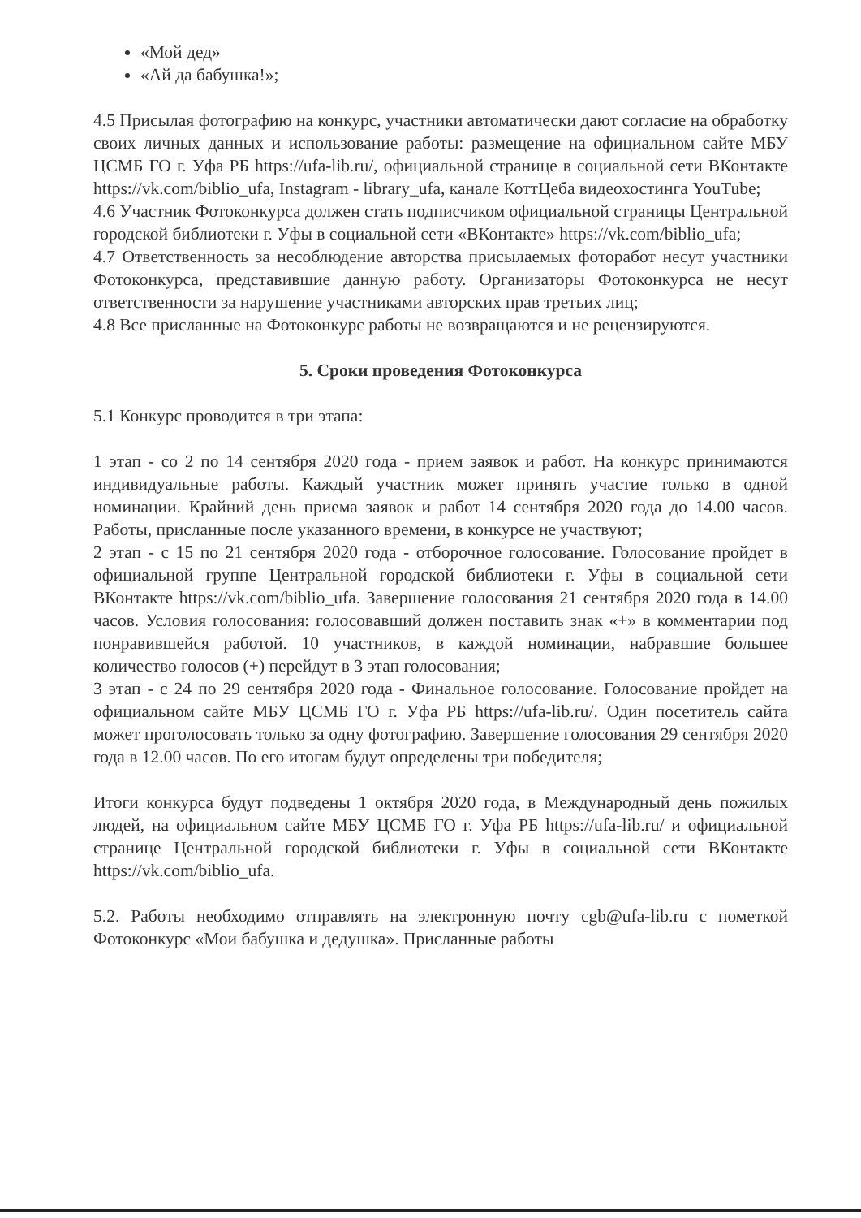«Мой дед»
«Ай да бабушка!»;
4.5 Присылая фотографию на конкурс, участники автоматически дают согласие на обработку своих личных данных и использование работы: размещение на официальном сайте МБУ ЦСМБ ГО г. Уфа РБ https://ufa-lib.ru/, официальной странице в социальной сети ВКонтакте https://vk.com/biblio_ufa, Instagram - library_ufa, канале КоттЦеба видеохостинга YouTube;
4.6 Участник Фотоконкурса должен стать подписчиком официальной страницы Центральной городской библиотеки г. Уфы в социальной сети «ВКонтакте» https://vk.com/biblio_ufa;
4.7 Ответственность за несоблюдение авторства присылаемых фоторабот несут участники Фотоконкурса, представившие данную работу. Организаторы Фотоконкурса не несут ответственности за нарушение участниками авторских прав третьих лиц;
4.8 Все присланные на Фотоконкурс работы не возвращаются и не рецензируются.
5. Сроки проведения Фотоконкурса
5.1 Конкурс проводится в три этапа:
1 этап - со 2 по 14 сентября 2020 года - прием заявок и работ. На конкурс принимаются индивидуальные работы. Каждый участник может принять участие только в одной номинации. Крайний день приема заявок и работ 14 сентября 2020 года до 14.00 часов. Работы, присланные после указанного времени, в конкурсе не участвуют;
2 этап - с 15 по 21 сентября 2020 года - отборочное голосование. Голосование пройдет в официальной группе Центральной городской библиотеки г. Уфы в социальной сети ВКонтакте https://vk.com/biblio_ufa. Завершение голосования 21 сентября 2020 года в 14.00 часов. Условия голосования: голосовавший должен поставить знак «+» в комментарии под понравившейся работой. 10 участников, в каждой номинации, набравшие большее количество голосов (+) перейдут в 3 этап голосования;
3 этап - с 24 по 29 сентября 2020 года - Финальное голосование. Голосование пройдет на официальном сайте МБУ ЦСМБ ГО г. Уфа РБ https://ufa-lib.ru/. Один посетитель сайта может проголосовать только за одну фотографию. Завершение голосования 29 сентября 2020 года в 12.00 часов. По его итогам будут определены три победителя;
Итоги конкурса будут подведены 1 октября 2020 года, в Международный день пожилых людей, на официальном сайте МБУ ЦСМБ ГО г. Уфа РБ https://ufa-lib.ru/ и официальной странице Центральной городской библиотеки г. Уфы в социальной сети ВКонтакте https://vk.com/biblio_ufa.
5.2. Работы необходимо отправлять на электронную почту cgb@ufa-lib.ru с пометкой Фотоконкурс «Мои бабушка и дедушка». Присланные работы